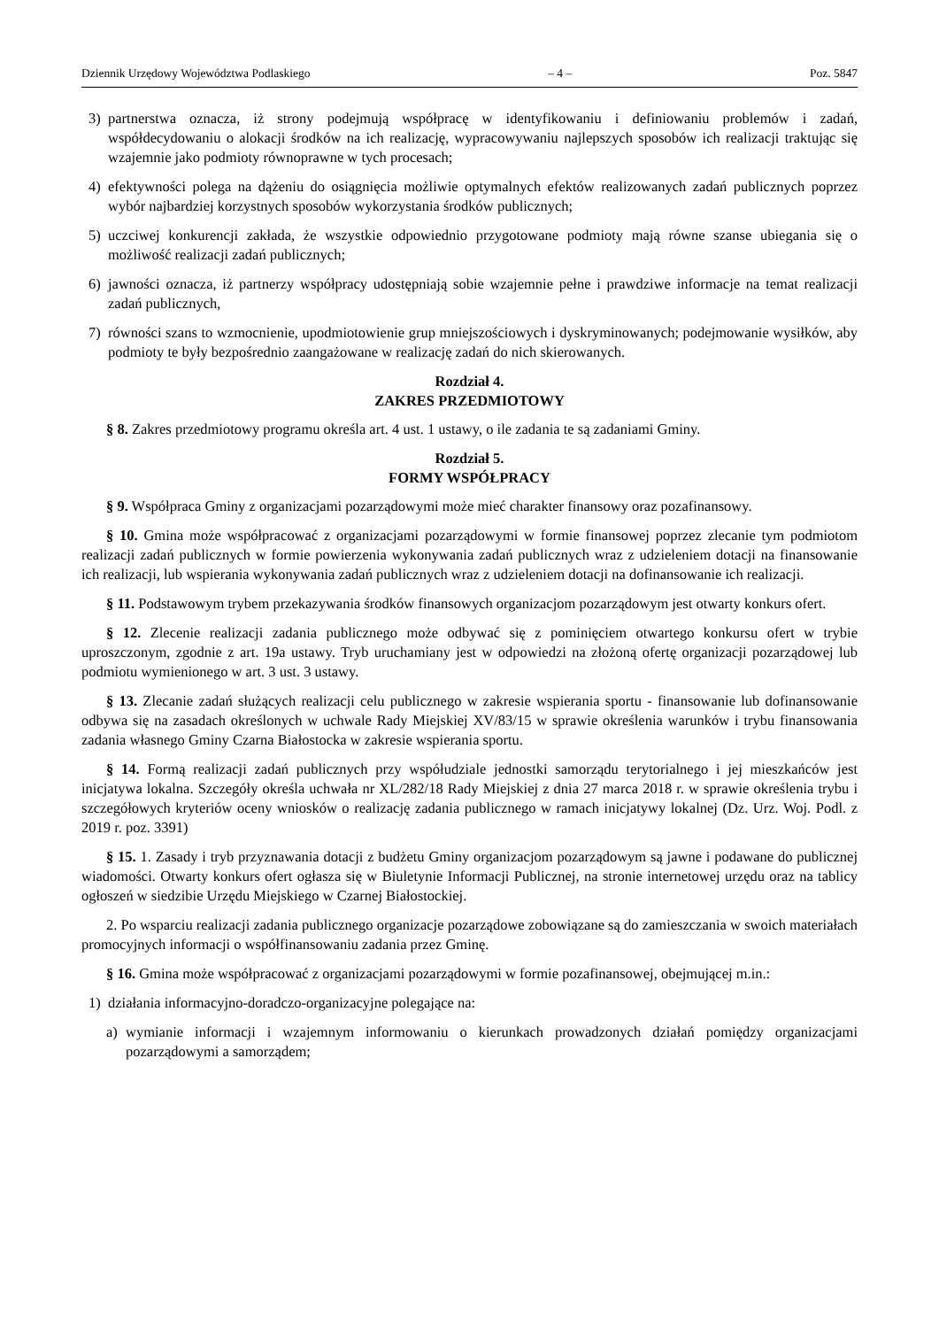Dziennik Urzędowy Województwa Podlaskiego – 4 – Poz. 5847
3) partnerstwa oznacza, iż strony podejmują współpracę w identyfikowaniu i definiowaniu problemów i zadań, współdecydowaniu o alokacji środków na ich realizację, wypracowywaniu najlepszych sposobów ich realizacji traktując się wzajemnie jako podmioty równoprawne w tych procesach;
4) efektywności polega na dążeniu do osiągnięcia możliwie optymalnych efektów realizowanych zadań publicznych poprzez wybór najbardziej korzystnych sposobów wykorzystania środków publicznych;
5) uczciwej konkurencji zakłada, że wszystkie odpowiednio przygotowane podmioty mają równe szanse ubiegania się o możliwość realizacji zadań publicznych;
6) jawności oznacza, iż partnerzy współpracy udostępniają sobie wzajemnie pełne i prawdziwe informacje na temat realizacji zadań publicznych,
7) równości szans to wzmocnienie, upodmiotowienie grup mniejszościowych i dyskryminowanych; podejmowanie wysiłków, aby podmioty te były bezpośrednio zaangażowane w realizację zadań do nich skierowanych.
Rozdział 4.
ZAKRES PRZEDMIOTOWY
§ 8. Zakres przedmiotowy programu określa art. 4 ust. 1 ustawy, o ile zadania te są zadaniami Gminy.
Rozdział 5.
FORMY WSPÓŁPRACY
§ 9. Współpraca Gminy z organizacjami pozarządowymi może mieć charakter finansowy oraz pozafinansowy.
§ 10. Gmina może współpracować z organizacjami pozarządowymi w formie finansowej poprzez zlecanie tym podmiotom realizacji zadań publicznych w formie powierzenia wykonywania zadań publicznych wraz z udzieleniem dotacji na finansowanie ich realizacji, lub wspierania wykonywania zadań publicznych wraz z udzieleniem dotacji na dofinansowanie ich realizacji.
§ 11. Podstawowym trybem przekazywania środków finansowych organizacjom pozarządowym jest otwarty konkurs ofert.
§ 12. Zlecenie realizacji zadania publicznego może odbywać się z pominięciem otwartego konkursu ofert w trybie uproszczonym, zgodnie z art. 19a ustawy. Tryb uruchamiany jest w odpowiedzi na złożoną ofertę organizacji pozarządowej lub podmiotu wymienionego w art. 3 ust. 3 ustawy.
§ 13. Zlecanie zadań służących realizacji celu publicznego w zakresie wspierania sportu - finansowanie lub dofinansowanie odbywa się na zasadach określonych w uchwale Rady Miejskiej XV/83/15 w sprawie określenia warunków i trybu finansowania zadania własnego Gminy Czarna Białostocka w zakresie wspierania sportu.
§ 14. Formą realizacji zadań publicznych przy współudziale jednostki samorządu terytorialnego i jej mieszkańców jest inicjatywa lokalna. Szczegóły określa uchwała nr XL/282/18 Rady Miejskiej z dnia 27 marca 2018 r. w sprawie określenia trybu i szczegółowych kryteriów oceny wniosków o realizację zadania publicznego w ramach inicjatywy lokalnej (Dz. Urz. Woj. Podl. z 2019 r. poz. 3391)
§ 15. 1. Zasady i tryb przyznawania dotacji z budżetu Gminy organizacjom pozarządowym są jawne i podawane do publicznej wiadomości. Otwarty konkurs ofert ogłasza się w Biuletynie Informacji Publicznej, na stronie internetowej urzędu oraz na tablicy ogłoszeń w siedzibie Urzędu Miejskiego w Czarnej Białostockiej.
2. Po wsparciu realizacji zadania publicznego organizacje pozarządowe zobowiązane są do zamieszczania w swoich materiałach promocyjnych informacji o współfinansowaniu zadania przez Gminę.
§ 16. Gmina może współpracować z organizacjami pozarządowymi w formie pozafinansowej, obejmującej m.in.:
1) działania informacyjno-doradczo-organizacyjne polegające na:
a) wymianie informacji i wzajemnym informowaniu o kierunkach prowadzonych działań pomiędzy organizacjami pozarządowymi a samorządem;